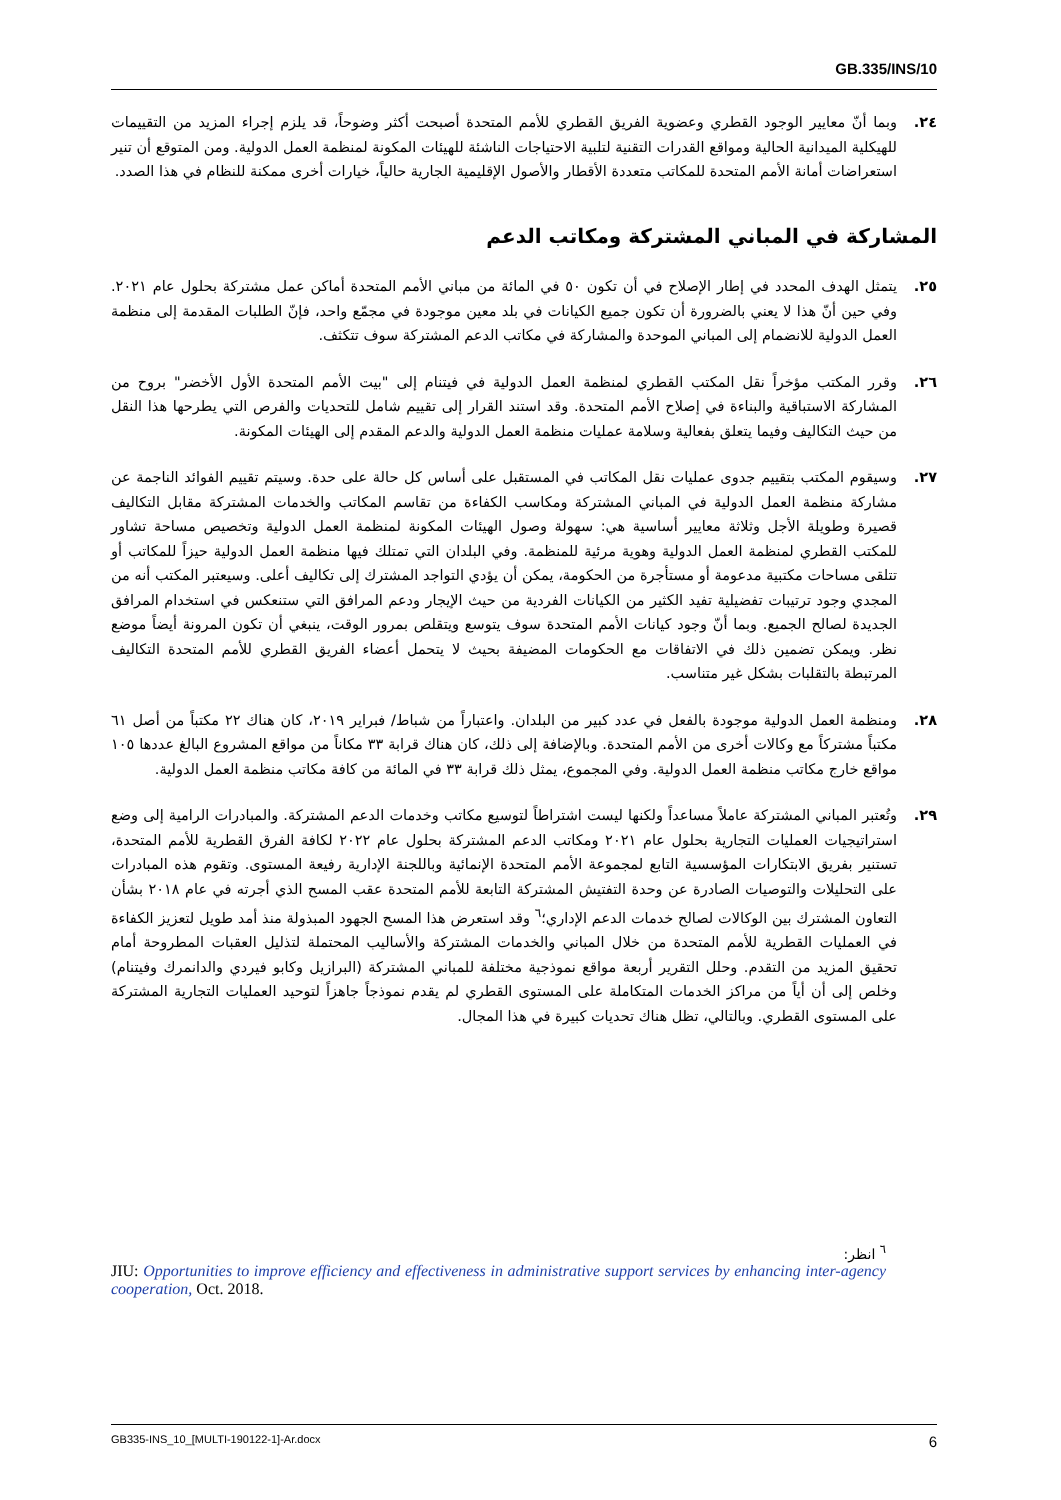GB.335/INS/10
٢٤. وبما أنّ معايير الوجود القطري وعضوية الفريق القطري للأمم المتحدة أصبحت أكثر وضوحاً، قد يلزم إجراء المزيد من التقييمات للهيكلية الميدانية الحالية ومواقع القدرات التقنية لتلبية الاحتياجات الناشئة للهيئات المكونة لمنظمة العمل الدولية. ومن المتوقع أن تنير استعراضات أمانة الأمم المتحدة للمكاتب متعددة الأقطار والأصول الإقليمية الجارية حالياً، خيارات أخرى ممكنة للنظام في هذا الصدد.
المشاركة في المباني المشتركة ومكاتب الدعم
٢٥. يتمثل الهدف المحدد في إطار الإصلاح في أن تكون ٥٠ في المائة من مباني الأمم المتحدة أماكن عمل مشتركة بحلول عام ٢٠٢١. وفي حين أنّ هذا لا يعني بالضرورة أن تكون جميع الكيانات في بلد معين موجودة في مجمّع واحد، فإنّ الطلبات المقدمة إلى منظمة العمل الدولية للانضمام إلى المباني الموحدة والمشاركة في مكاتب الدعم المشتركة سوف تتكثف.
٢٦. وقرر المكتب مؤخراً نقل المكتب القطري لمنظمة العمل الدولية في فيتنام إلى "بيت الأمم المتحدة الأول الأخضر" بروح من المشاركة الاستباقية والبناءة في إصلاح الأمم المتحدة. وقد استند القرار إلى تقييم شامل للتحديات والفرص التي يطرحها هذا النقل من حيث التكاليف وفيما يتعلق بفعالية وسلامة عمليات منظمة العمل الدولية والدعم المقدم إلى الهيئات المكونة.
٢٧. وسيقوم المكتب بتقييم جدوى عمليات نقل المكاتب في المستقبل على أساس كل حالة على حدة. وسيتم تقييم الفوائد الناجمة عن مشاركة منظمة العمل الدولية في المباني المشتركة ومكاسب الكفاءة من تقاسم المكاتب والخدمات المشتركة مقابل التكاليف قصيرة وطويلة الأجل وثلاثة معايير أساسية هي: سهولة وصول الهيئات المكونة لمنظمة العمل الدولية وتخصيص مساحة تشاور للمكتب القطري لمنظمة العمل الدولية وهوية مرئية للمنظمة. وفي البلدان التي تمتلك فيها منظمة العمل الدولية حيزاً للمكاتب أو تتلقى مساحات مكتبية مدعومة أو مستأجرة من الحكومة، يمكن أن يؤدي التواجد المشترك إلى تكاليف أعلى. وسيعتبر المكتب أنه من المجدي وجود ترتيبات تفضيلية تفيد الكثير من الكيانات الفردية من حيث الإيجار ودعم المرافق التي ستنعكس في استخدام المرافق الجديدة لصالح الجميع. وبما أنّ وجود كيانات الأمم المتحدة سوف يتوسع ويتقلص بمرور الوقت، ينبغي أن تكون المرونة أيضاً موضع نظر. ويمكن تضمين ذلك في الاتفاقات مع الحكومات المضيفة بحيث لا يتحمل أعضاء الفريق القطري للأمم المتحدة التكاليف المرتبطة بالتقلبات بشكل غير متناسب.
٢٨. ومنظمة العمل الدولية موجودة بالفعل في عدد كبير من البلدان. واعتباراً من شباط/ فبراير ٢٠١٩، كان هناك ٢٢ مكتباً من أصل ٦١ مكتباً مشتركاً مع وكالات أخرى من الأمم المتحدة. وبالإضافة إلى ذلك، كان هناك قرابة ٣٣ مكاناً من مواقع المشروع البالغ عددها ١٠٥ مواقع خارج مكاتب منظمة العمل الدولية. وفي المجموع، يمثل ذلك قرابة ٣٣ في المائة من كافة مكاتب منظمة العمل الدولية.
٢٩. وتُعتبر المباني المشتركة عاملاً مساعداً ولكنها ليست اشتراطاً لتوسيع مكاتب وخدمات الدعم المشتركة. والمبادرات الرامية إلى وضع استراتيجيات العمليات التجارية بحلول عام ٢٠٢١ ومكاتب الدعم المشتركة بحلول عام ٢٠٢٢ لكافة الفرق القطرية للأمم المتحدة، تستنير بفريق الابتكارات المؤسسية التابع لمجموعة الأمم المتحدة الإنمائية وباللجنة الإدارية رفيعة المستوى. وتقوم هذه المبادرات على التحليلات والتوصيات الصادرة عن وحدة التفتيش المشتركة التابعة للأمم المتحدة عقب المسح الذي أجرته في عام ٢٠١٨ بشأن التعاون المشترك بين الوكالات لصالح خدمات الدعم الإداري؛<sup>٦</sup> وقد استعرض هذا المسح الجهود المبذولة منذ أمد طويل لتعزيز الكفاءة في العمليات القطرية للأمم المتحدة من خلال المباني والخدمات المشتركة والأساليب المحتملة لتذليل العقبات المطروحة أمام تحقيق المزيد من التقدم. وحلل التقرير أربعة مواقع نموذجية مختلفة للمباني المشتركة (البرازيل وكابو فيردي والدانمرك وفيتنام) وخلص إلى أن أياً من مراكز الخدمات المتكاملة على المستوى القطري لم يقدم نموذجاً جاهزاً لتوحيد العمليات التجارية المشتركة على المستوى القطري. وبالتالي، تظل هناك تحديات كبيرة في هذا المجال.
<sup>٦</sup> انظر:
JIU: Opportunities to improve efficiency and effectiveness in administrative support services by enhancing inter-agency cooperation, Oct. 2018.
GB335-INS_10_[MULTI-190122-1]-Ar.docx 6